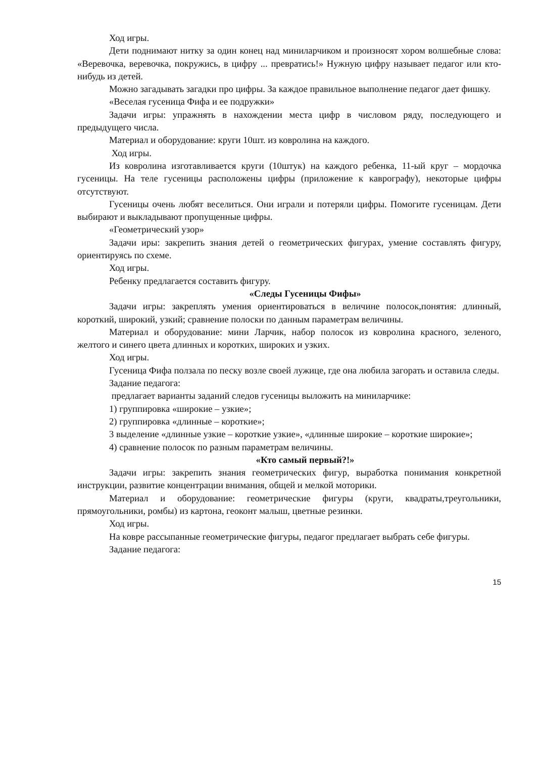Ход игры.
Дети поднимают нитку за один конец над миниларчиком и произносят хором волшебные слова: «Веревочка, веревочка, покружись, в цифру ... превратись!» Нужную цифру называет педагог или кто-нибудь из детей.
Можно загадывать загадки про цифры. За каждое правильное выполнение педагог дает фишку.
«Веселая гусеница Фифа и ее подружки»
Задачи игры: упражнять в нахождении места цифр в числовом ряду, последующего и предыдущего числа.
Материал и оборудование: круги 10шт. из ковролина на каждого.
Ход игры.
Из ковролина изготавливается круги (10штук) на каждого ребенка, 11-ый круг – мордочка гусеницы. На теле гусеницы расположены цифры (приложение к каврографу), некоторые цифры отсутствуют.
Гусеницы очень любят веселиться. Они играли и потеряли цифры. Помогите гусеницам. Дети выбирают и выкладывают пропущенные цифры.
«Геометрический узор»
Задачи иры: закрепить знания детей о геометрических фигурах, умение составлять фигуру, ориентируясь по схеме.
Ход игры.
Ребенку предлагается составить фигуру.
«Следы Гусеницы Фифы»
Задачи игры: закреплять умения ориентироваться в величине полосок,понятия: длинный, короткий, широкий, узкий; сравнение полоски по данным параметрам величины.
Материал и оборудование: мини Ларчик, набор полосок из ковролина красного, зеленого, желтого и синего цвета длинных и коротких, широких и узких.
Ход игры.
Гусеница Фифа ползала по песку возле своей лужице, где она любила загорать и оставила следы.
Задание педагога:
предлагает варианты заданий следов гусеницы выложить на миниларчике:
1) группировка «широкие – узкие»;
2) группировка «длинные – короткие»;
3 выделение «длинные узкие – короткие узкие», «длинные широкие – короткие широкие»;
4) сравнение полосок по разным параметрам величины.
«Кто самый первый?!»
Задачи игры: закрепить знания геометрических фигур, выработка понимания конкретной инструкции, развитие концентрации внимания, общей и мелкой моторики.
Материал и оборудование: геометрические фигуры (круги, квадраты,треугольники, прямоугольники, ромбы) из картона, геоконт малыш, цветные резинки.
Ход игры.
На ковре рассыпанные геометрические фигуры, педагог предлагает выбрать себе фигуры.
Задание педагога:
15